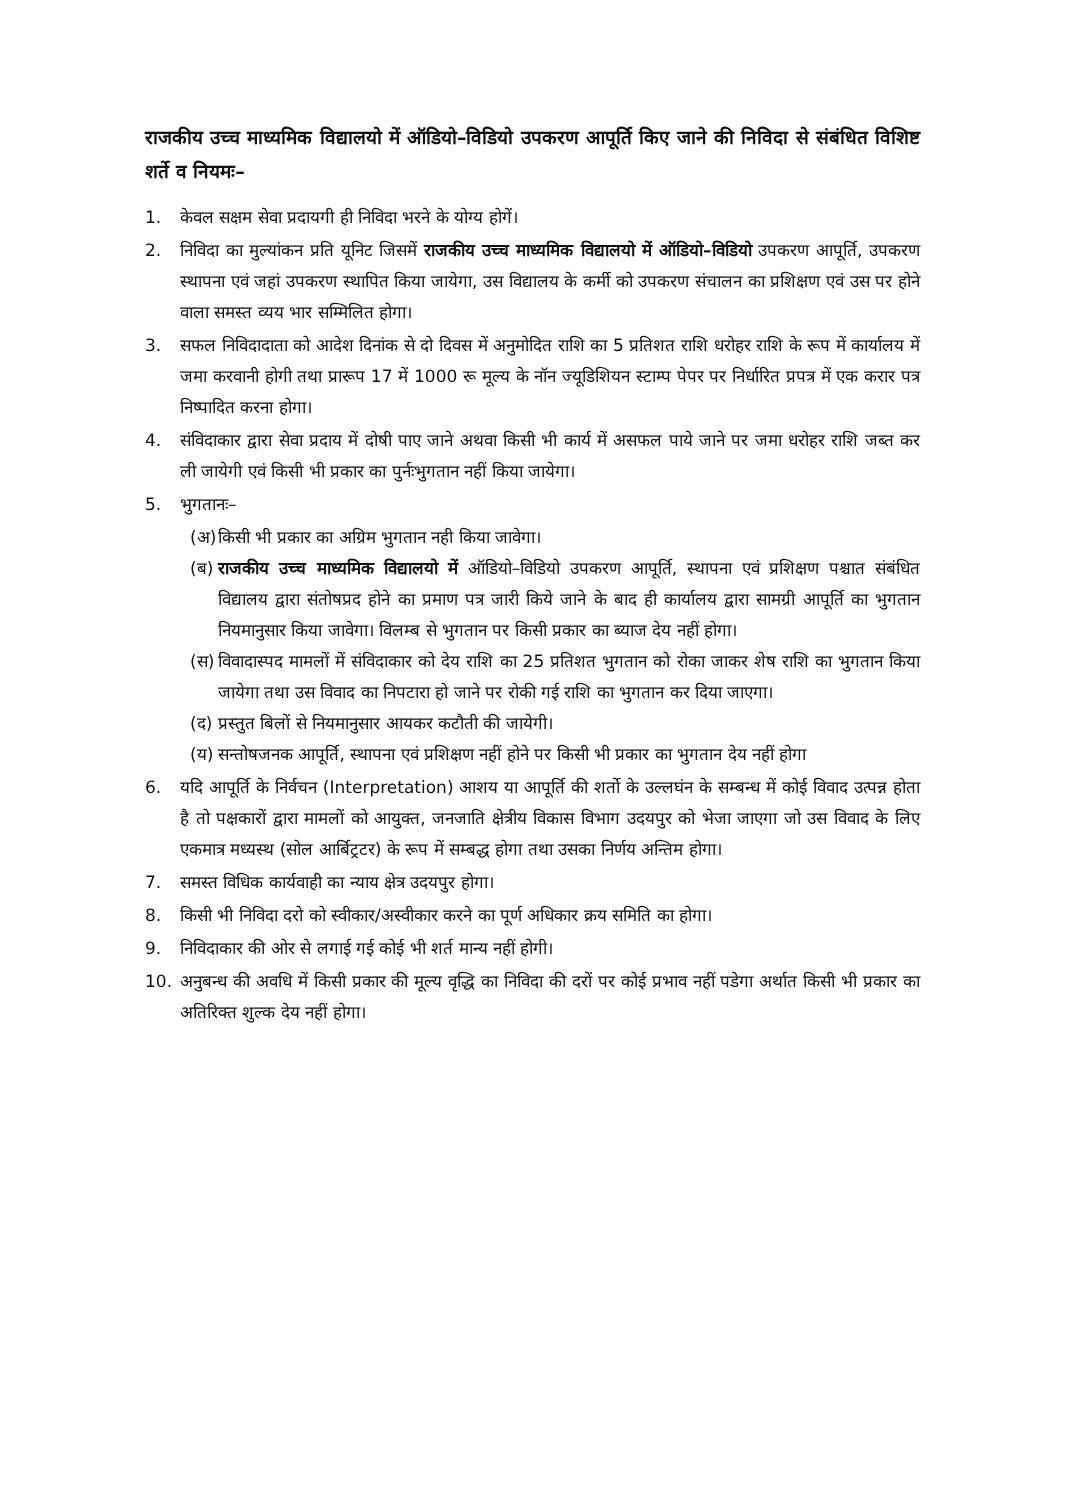राजकीय उच्च माध्यमिक विद्यालयो में ऑडियो–विडियो उपकरण आपूर्ति किए जाने की निविदा से संबंधित विशिष्ट शर्ते व नियमः–
1. केवल सक्षम सेवा प्रदायगी ही निविदा भरने के योग्य होगें।
2. निविदा का मुल्यांकन प्रति यूनिट जिसमें राजकीय उच्च माध्यमिक विद्यालयो में ऑडियो–विडियो उपकरण आपूर्ति, उपकरण स्थापना एवं जहां उपकरण स्थापित किया जायेगा, उस विद्यालय के कर्मी को उपकरण संचालन का प्रशिक्षण एवं उस पर होने वाला समस्त व्यय भार सम्मिलित होगा।
3. सफल निविदादाता को आदेश दिनांक से दो दिवस में अनुमोदित राशि का 5 प्रतिशत राशि धरोहर राशि के रूप में कार्यालय में जमा करवानी होगी तथा प्रारूप 17 में 1000 रू मूल्य के नॉन ज्यूडिशियन स्टाम्प पेपर पर निर्धारित प्रपत्र में एक करार पत्र निष्पादित करना होगा।
4. संविदाकार द्वारा सेवा प्रदाय में दोषी पाए जाने अथवा किसी भी कार्य में असफल पाये जाने पर जमा धरोहर राशि जब्त कर ली जायेगी एवं किसी भी प्रकार का पुर्नःभुगतान नहीं किया जायेगा।
5. भुगतानः–
(अ)
किसी भी प्रकार का अग्रिम भुगतान नही किया जावेगा।
(ब)
राजकीय उच्च माध्यमिक विद्यालयो में ऑडियो–विडियो उपकरण आपूर्ति, स्थापना एवं प्रशिक्षण पश्चात संबंधित विद्यालय द्वारा संतोषप्रद होने का प्रमाण पत्र जारी किये जाने के बाद ही कार्यालय द्वारा सामग्री आपूर्ति का भुगतान नियमानुसार किया जावेगा। विलम्ब से भुगतान पर किसी प्रकार का ब्याज देय नहीं होगा।
(स)
विवादास्पद मामलों में संविदाकार को देय राशि का 25 प्रतिशत भुगतान को रोका जाकर शेष राशि का भुगतान किया जायेगा तथा उस विवाद का निपटारा हो जाने पर रोकी गई राशि का भुगतान कर दिया जाएगा।
(द)
प्रस्तुत बिलों से नियमानुसार आयकर कटौती की जायेगी।
(य)
सन्तोषजनक आपूर्ति, स्थापना एवं प्रशिक्षण नहीं होने पर किसी भी प्रकार का भुगतान देय नहीं होगा
6. यदि आपूर्ति के निर्वचन (Interpretation) आशय या आपूर्ति की शर्तो के उल्लघंन के सम्बन्ध में कोई विवाद उत्पन्न होता है तो पक्षकारों द्वारा मामलों को आयुक्त, जनजाति क्षेत्रीय विकास विभाग उदयपुर को भेजा जाएगा जो उस विवाद के लिए एकमात्र मध्यस्थ (सोल आर्बिट्रटर) के रूप में सम्बद्ध होगा तथा उसका निर्णय अन्तिम होगा।
7. समस्त विधिक कार्यवाही का न्याय क्षेत्र उदयपुर होगा।
8. किसी भी निविदा दरो को स्वीकार/अस्वीकार करने का पूर्ण अधिकार क्रय समिति का होगा।
9. निविदाकार की ओर से लगाई गई कोई भी शर्त मान्य नहीं होगी।
10. अनुबन्ध की अवधि में किसी प्रकार की मूल्य वृद्धि का निविदा की दरों पर कोई प्रभाव नहीं पडेगा अर्थात किसी भी प्रकार का अतिरिक्त शुल्क देय नहीं होगा।